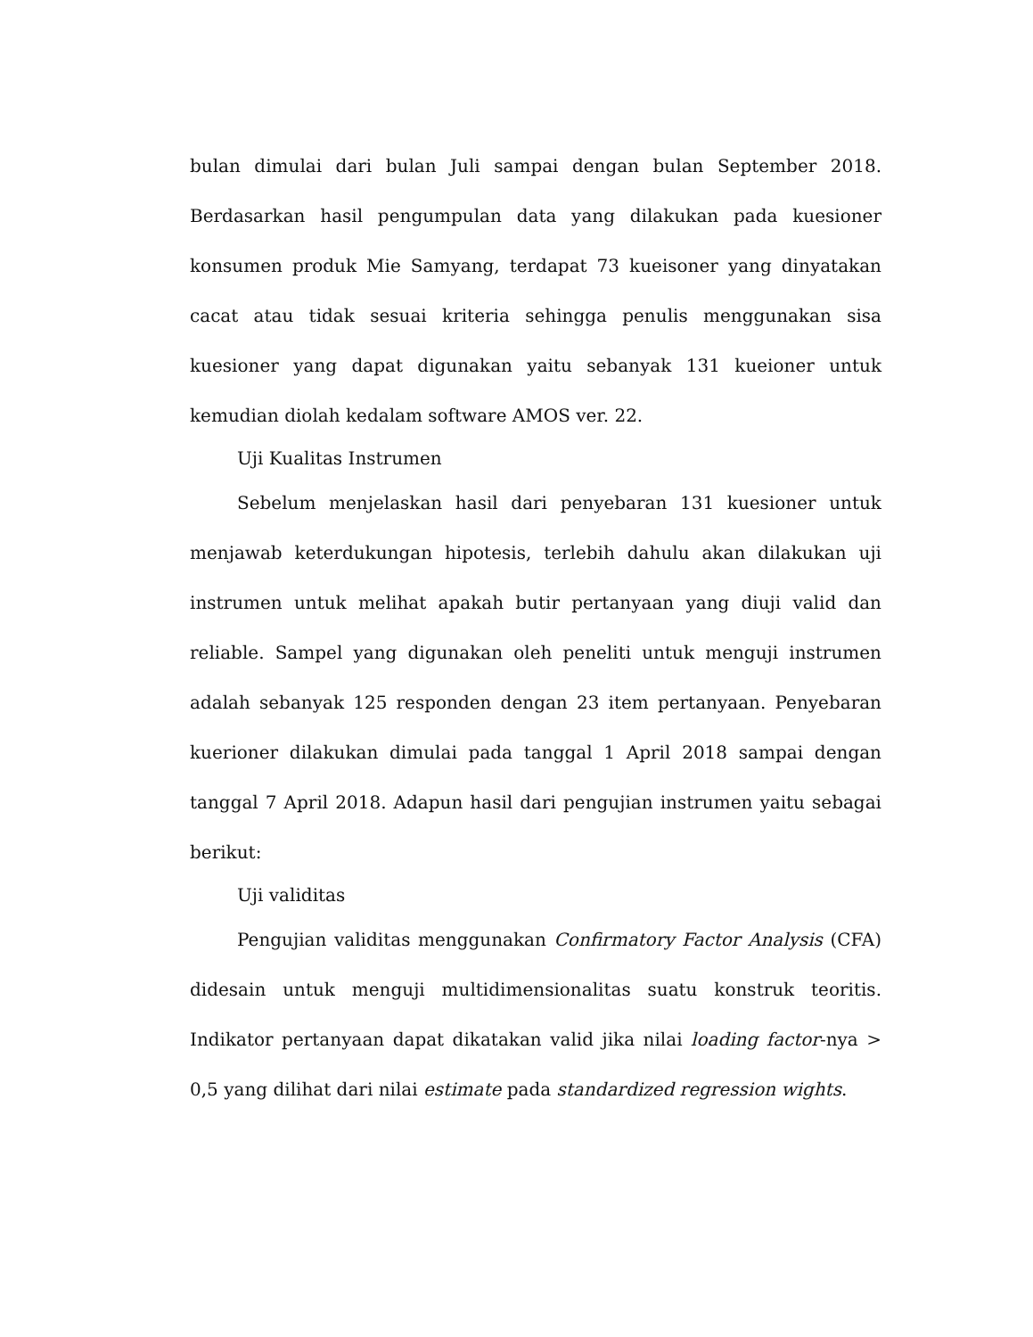bulan dimulai dari bulan Juli sampai dengan bulan September 2018. Berdasarkan hasil pengumpulan data yang dilakukan pada kuesioner konsumen produk Mie Samyang, terdapat 73 kueisoner yang dinyatakan cacat atau tidak sesuai kriteria sehingga penulis menggunakan sisa kuesioner yang dapat digunakan yaitu sebanyak 131 kueioner untuk kemudian diolah kedalam software AMOS ver. 22.
Uji Kualitas Instrumen
Sebelum menjelaskan hasil dari penyebaran 131 kuesioner untuk menjawab keterdukungan hipotesis, terlebih dahulu akan dilakukan uji instrumen untuk melihat apakah butir pertanyaan yang diuji valid dan reliable. Sampel yang digunakan oleh peneliti untuk menguji instrumen adalah sebanyak 125 responden dengan 23 item pertanyaan. Penyebaran kuerioner dilakukan dimulai pada tanggal 1 April 2018 sampai dengan tanggal 7 April 2018. Adapun hasil dari pengujian instrumen yaitu sebagai berikut:
Uji validitas
Pengujian validitas menggunakan Confirmatory Factor Analysis (CFA) didesain untuk menguji multidimensionalitas suatu konstruk teoritis. Indikator pertanyaan dapat dikatakan valid jika nilai loading factor-nya > 0,5 yang dilihat dari nilai estimate pada standardized regression wights.